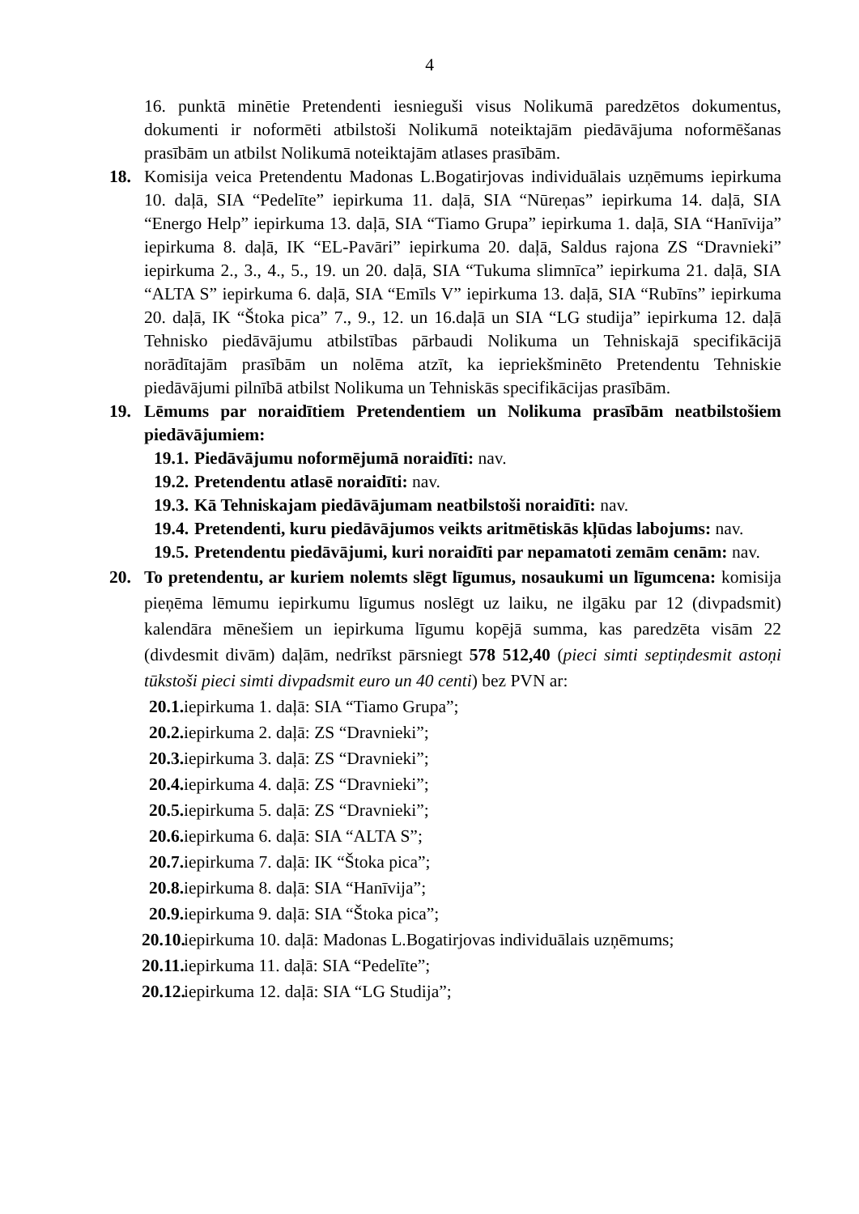4
16. punktā minētie Pretendenti iesnieguši visus Nolikumā paredzētos dokumentus, dokumenti ir noformēti atbilstoši Nolikumā noteiktajām piedāvājuma noformēšanas prasībām un atbilst Nolikumā noteiktajām atlases prasībām.
18. Komisija veica Pretendentu Madonas L.Bogatirjovas individuālais uzņēmums iepirkuma 10. daļā, SIA “Pedelīte” iepirkuma 11. daļā, SIA “Nūreņas” iepirkuma 14. daļā, SIA “Energo Help” iepirkuma 13. daļā, SIA “Tiamo Grupa” iepirkuma 1. daļā, SIA “Hanīvija” iepirkuma 8. daļā, IK “EL-Pavāri” iepirkuma 20. daļā, Saldus rajona ZS “Dravnieki” iepirkuma 2., 3., 4., 5., 19. un 20. daļā, SIA “Tukuma slimnīca” iepirkuma 21. daļā, SIA “ALTA S” iepirkuma 6. daļā, SIA “Emīls V” iepirkuma 13. daļā, SIA “Rubīns” iepirkuma 20. daļā, IK “Štoka pica” 7., 9., 12. un 16.daļā un SIA “LG studija” iepirkuma 12. daļā Tehnisko piedāvājumu atbilstības pārbaudi Nolikuma un Tehniskajā specifikācijā norādītajām prasībām un nolēma atzīt, ka iepriekšminēto Pretendentu Tehniskie piedāvājumi pilnībā atbilst Nolikuma un Tehniskās specifikācijas prasībām.
19. Lēmums par noraidītiem Pretendentiem un Nolikuma prasībām neatbilstošiem piedāvājumiem:
19.1.
Piedāvājumu noformējumā noraidīti: nav.
19.2.
Pretendentu atlasē noraidīti: nav.
19.3.
Kā Tehniskajam piedāvājumam neatbilstoši noraidīti: nav.
19.4.
Pretendenti, kuru piedāvājumos veikts aritmētiskās kļūdas labojums: nav.
19.5.
Pretendentu piedāvājumi, kuri noraidīti par nepamatoti zemām cenām: nav.
20. To pretendentu, ar kuriem nolemts slēgt līgumus, nosaukumi un līgumcena: komisija pieņēma lēmumu iepirkumu līgumus noslēgt uz laiku, ne ilgāku par 12 (divpadsmit) kalendāra mēnešiem un iepirkuma līgumu kopējā summa, kas paredzēta visām 22 (divdesmit divām) daļām, nedrīkst pārsniegt 578 512,40 (pieci simti septiņdesmit astoņi tūkstoši pieci simti divpadsmit euro un 40 centi) bez PVN ar:
20.1.
iepirkuma 1. daļā: SIA “Tiamo Grupa”;
20.2.
iepirkuma 2. daļā: ZS “Dravnieki”;
20.3.
iepirkuma 3. daļā: ZS “Dravnieki”;
20.4.
iepirkuma 4. daļā: ZS “Dravnieki”;
20.5.
iepirkuma 5. daļā: ZS “Dravnieki”;
20.6.
iepirkuma 6. daļā: SIA “ALTA S”;
20.7.
iepirkuma 7. daļā: IK “Štoka pica”;
20.8.
iepirkuma 8. daļā: SIA “Hanīvija”;
20.9.
iepirkuma 9. daļā: SIA “Štoka pica”;
20.10.
iepirkuma 10. daļā: Madonas L.Bogatirjovas individuālais uzņēmums;
20.11.
iepirkuma 11. daļā: SIA “Pedelīte”;
20.12.
iepirkuma 12. daļā: SIA “LG Studija”;